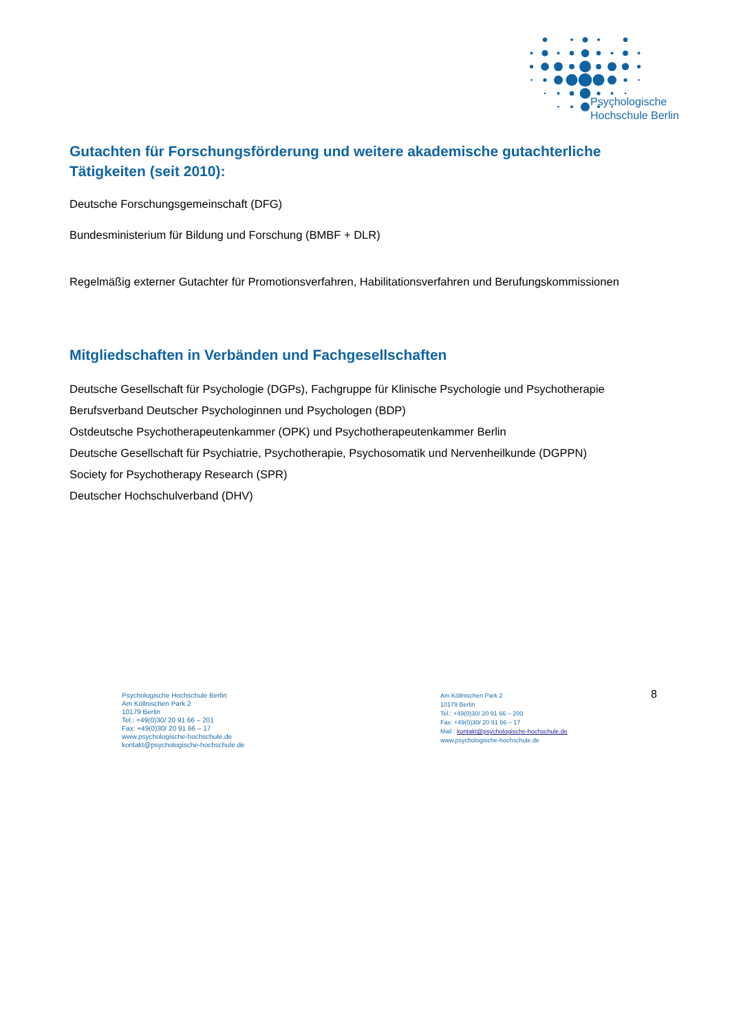Psychologische
Hochschule Berlin
Gutachten für Forschungsförderung und weitere akademische gutachterliche Tätigkeiten (seit 2010):
Deutsche Forschungsgemeinschaft (DFG)
Bundesministerium für Bildung und Forschung (BMBF + DLR)
Regelmäßig externer Gutachter für Promotionsverfahren, Habilitationsverfahren und Berufungskommissionen
Mitgliedschaften in Verbänden und Fachgesellschaften
Deutsche Gesellschaft für Psychologie (DGPs), Fachgruppe für Klinische Psychologie und Psychotherapie
Berufsverband Deutscher Psychologinnen und Psychologen (BDP)
Ostdeutsche Psychotherapeutenkammer (OPK) und Psychotherapeutenkammer Berlin
Deutsche Gesellschaft für Psychiatrie, Psychotherapie, Psychosomatik und Nervenheilkunde (DGPPN)
Society for Psychotherapy Research (SPR)
Deutscher Hochschulverband (DHV)
Psychologische Hochschule Berlin
Am Köllnischen Park 2
10179 Berlin
Tel.: +49(0)30/ 20 91 66 – 201
Fax: +49(0)30/ 20 91 66 – 17
www.psychologische-hochschule.de
kontakt@psychologische-hochschule.de
8
Am Köllnischen Park 2
10179 Berlin
Tel.: +49(0)30/ 20 91 66 – 200
Fax: +49(0)30/ 20 91 66 – 17
Mail : kontakt@psychologische-hochschule.de
www.psychologische-hochschule.de